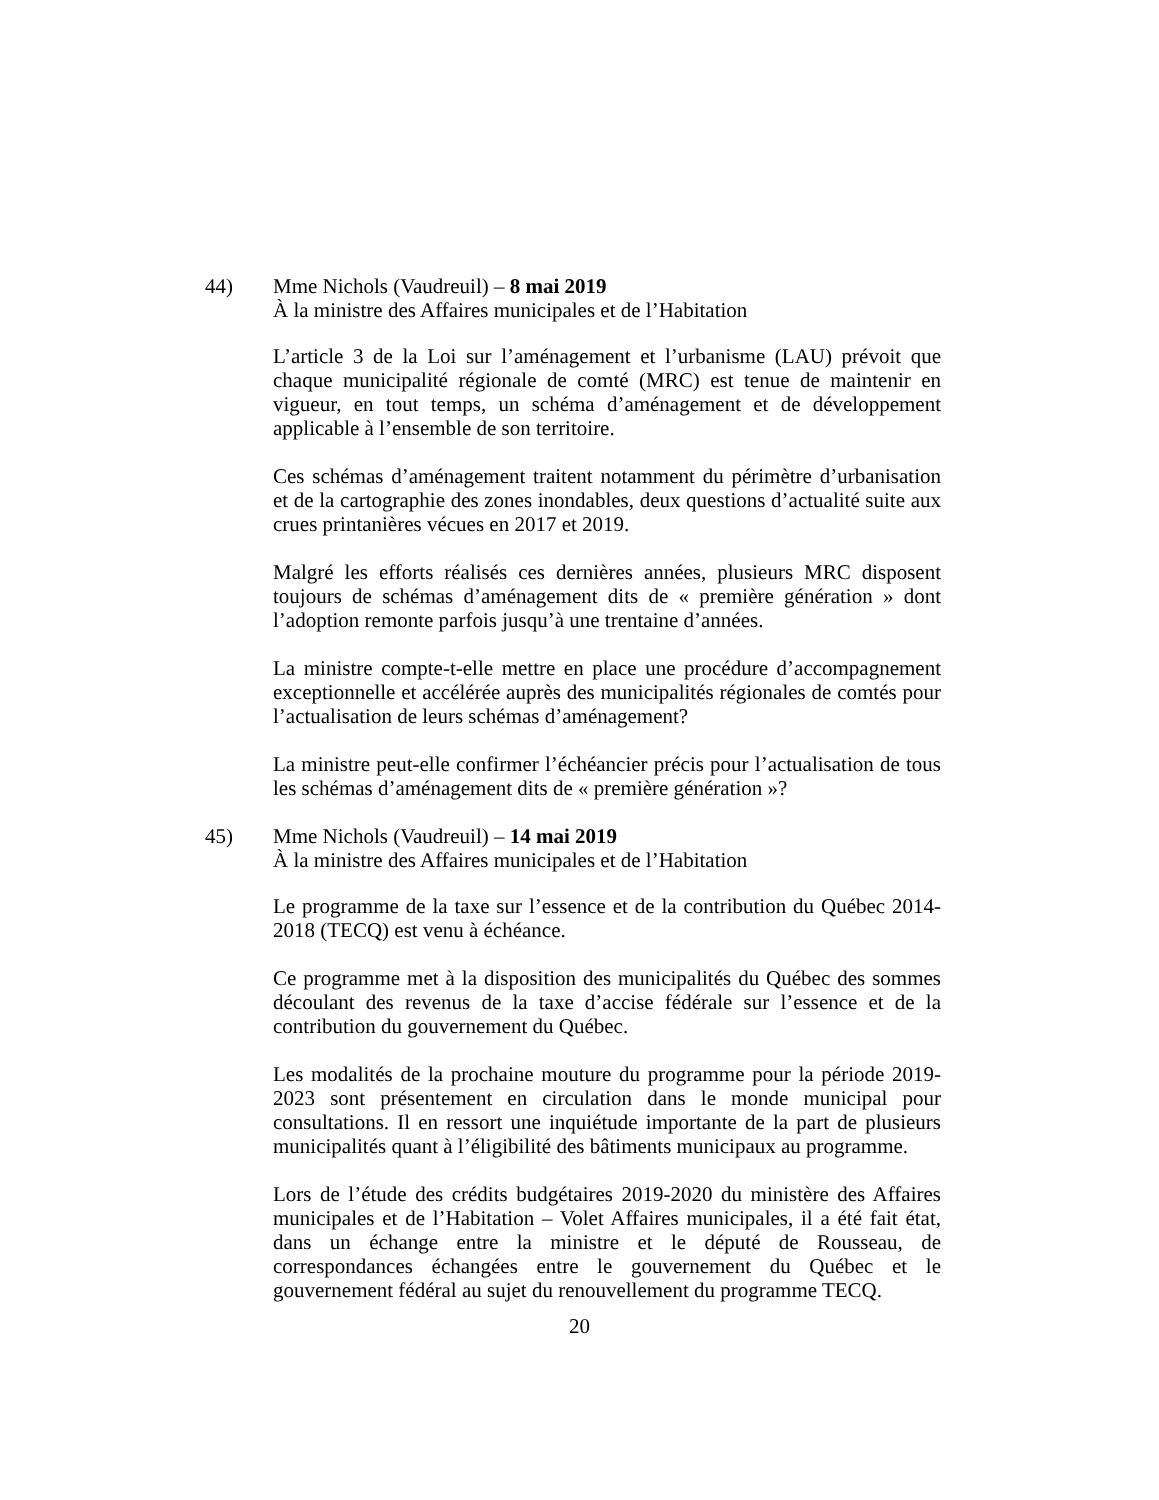44) Mme Nichols (Vaudreuil) – 8 mai 2019
À la ministre des Affaires municipales et de l’Habitation
L’article 3 de la Loi sur l’aménagement et l’urbanisme (LAU) prévoit que chaque municipalité régionale de comté (MRC) est tenue de maintenir en vigueur, en tout temps, un schéma d’aménagement et de développement applicable à l’ensemble de son territoire.
Ces schémas d’aménagement traitent notamment du périmètre d’urbanisation et de la cartographie des zones inondables, deux questions d’actualité suite aux crues printanières vécues en 2017 et 2019.
Malgré les efforts réalisés ces dernières années, plusieurs MRC disposent toujours de schémas d’aménagement dits de « première génération » dont l’adoption remonte parfois jusqu’à une trentaine d’années.
La ministre compte-t-elle mettre en place une procédure d’accompagnement exceptionnelle et accélérée auprès des municipalités régionales de comtés pour l’actualisation de leurs schémas d’aménagement?
La ministre peut-elle confirmer l’échéancier précis pour l’actualisation de tous les schémas d’aménagement dits de « première génération »?
45) Mme Nichols (Vaudreuil) – 14 mai 2019
À la ministre des Affaires municipales et de l’Habitation
Le programme de la taxe sur l’essence et de la contribution du Québec 2014-2018 (TECQ) est venu à échéance.
Ce programme met à la disposition des municipalités du Québec des sommes découlant des revenus de la taxe d’accise fédérale sur l’essence et de la contribution du gouvernement du Québec.
Les modalités de la prochaine mouture du programme pour la période 2019-2023 sont présentement en circulation dans le monde municipal pour consultations. Il en ressort une inquiétude importante de la part de plusieurs municipalités quant à l’éligibilité des bâtiments municipaux au programme.
Lors de l’étude des crédits budgétaires 2019-2020 du ministère des Affaires municipales et de l’Habitation – Volet Affaires municipales, il a été fait état, dans un échange entre la ministre et le député de Rousseau, de correspondances échangées entre le gouvernement du Québec et le gouvernement fédéral au sujet du renouvellement du programme TECQ.
20